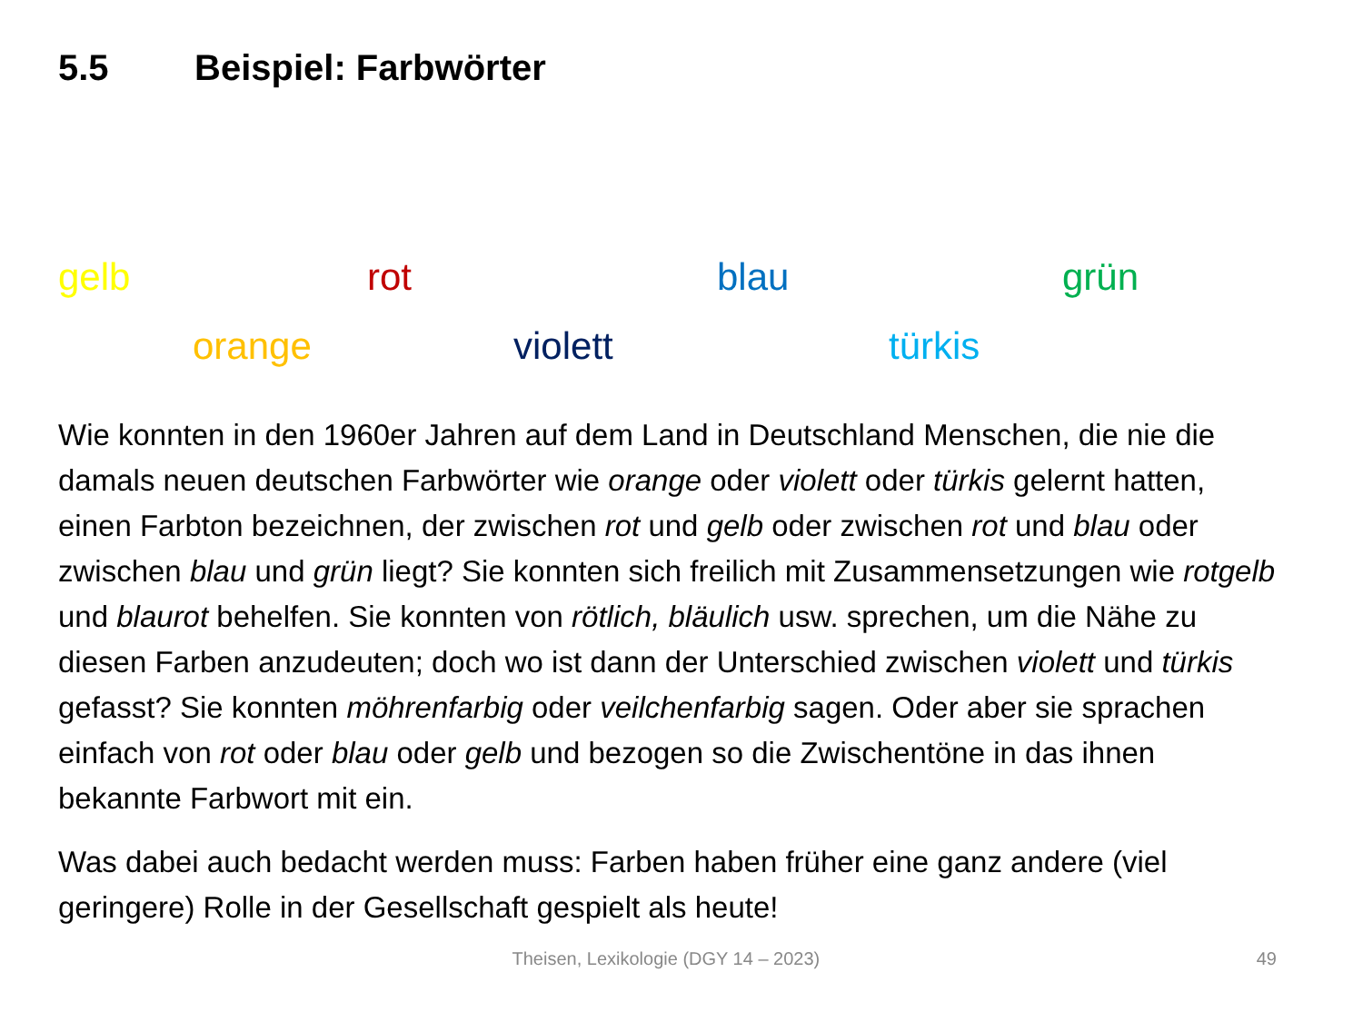5.5 Beispiel: Farbwörter
gelb rot blau grün
orange violett türkis
Wie konnten in den 1960er Jahren auf dem Land in Deutschland Menschen, die nie die damals neuen deutschen Farbwörter wie orange oder violett oder türkis gelernt hatten, einen Farbton bezeichnen, der zwischen rot und gelb oder zwischen rot und blau oder zwischen blau und grün liegt? Sie konnten sich freilich mit Zusammensetzungen wie rotgelb und blaurot behelfen. Sie konnten von rötlich, bläulich usw. sprechen, um die Nähe zu diesen Farben anzudeuten; doch wo ist dann der Unterschied zwischen violett und türkis gefasst? Sie konnten möhrenfarbig oder veilchenfarbig sagen. Oder aber sie sprachen einfach von rot oder blau oder gelb und bezogen so die Zwischentöne in das ihnen bekannte Farbwort mit ein.
Was dabei auch bedacht werden muss: Farben haben früher eine ganz andere (viel geringere) Rolle in der Gesellschaft gespielt als heute!
Theisen, Lexikologie (DGY 14 – 2023) 49